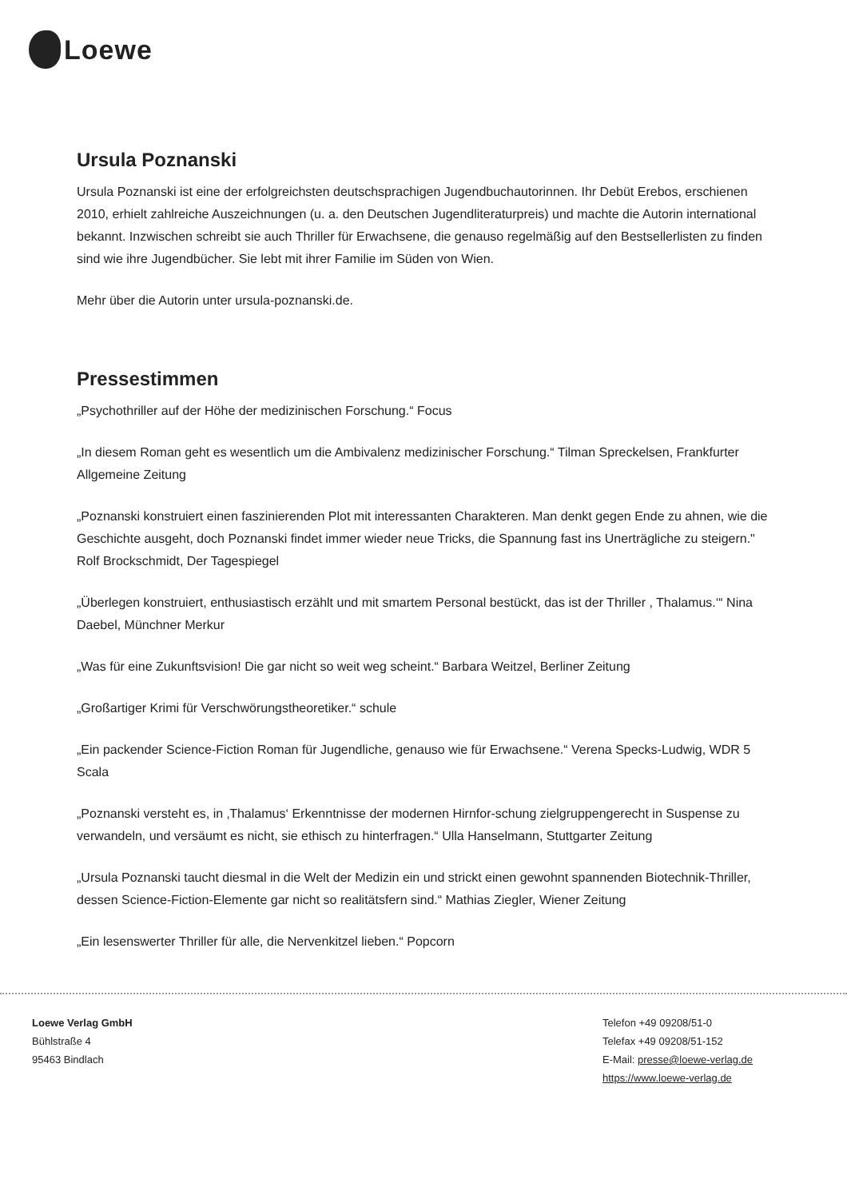Loewe
Ursula Poznanski
Ursula Poznanski ist eine der erfolgreichsten deutschsprachigen Jugendbuchautorinnen. Ihr Debüt Erebos, erschienen 2010, erhielt zahlreiche Auszeichnungen (u. a. den Deutschen Jugendliteraturpreis) und machte die Autorin international bekannt. Inzwischen schreibt sie auch Thriller für Erwachsene, die genauso regelmäßig auf den Bestsellerlisten zu finden sind wie ihre Jugendbücher. Sie lebt mit ihrer Familie im Süden von Wien.
Mehr über die Autorin unter ursula-poznanski.de.
Pressestimmen
„Psychothriller auf der Höhe der medizinischen Forschung.“ Focus
„In diesem Roman geht es wesentlich um die Ambivalenz medizinischer Forschung.“ Tilman Spreckelsen, Frankfurter Allgemeine Zeitung
„Poznanski konstruiert einen faszinierenden Plot mit interessanten Charakteren. Man denkt gegen Ende zu ahnen, wie die Geschichte ausgeht, doch Poznanski findet immer wieder neue Tricks, die Spannung fast ins Unerträgliche zu steigern." Rolf Brockschmidt, Der Tagespiegel
„Überlegen konstruiert, enthusiastisch erzählt und mit smartem Personal bestückt, das ist der Thriller , Thalamus.‘“ Nina Daebel, Münchner Merkur
„Was für eine Zukunftsvision! Die gar nicht so weit weg scheint.“ Barbara Weitzel, Berliner Zeitung
„Großartiger Krimi für Verschwörungstheoretiker.“ schule
„Ein packender Science-Fiction Roman für Jugendliche, genauso wie für Erwachsene.“ Verena Specks-Ludwig, WDR 5 Scala
„Poznanski versteht es, in ‚Thalamus‘ Erkenntnisse der modernen Hirnfor-schung zielgruppengerecht in Suspense zu verwandeln, und versäumt es nicht, sie ethisch zu hinterfragen.“ Ulla Hanselmann, Stuttgarter Zeitung
„Ursula Poznanski taucht diesmal in die Welt der Medizin ein und strickt einen gewohnt spannenden Biotechnik-Thriller, dessen Science-Fiction-Elemente gar nicht so realitätsfern sind.“ Mathias Ziegler, Wiener Zeitung
„Ein lesenswerter Thriller für alle, die Nervenkitzel lieben.“ Popcorn
Loewe Verlag GmbH
Bühlstraße 4
95463 Bindlach
Telefon +49 09208/51-0
Telefax +49 09208/51-152
E-Mail: presse@loewe-verlag.de
https://www.loewe-verlag.de